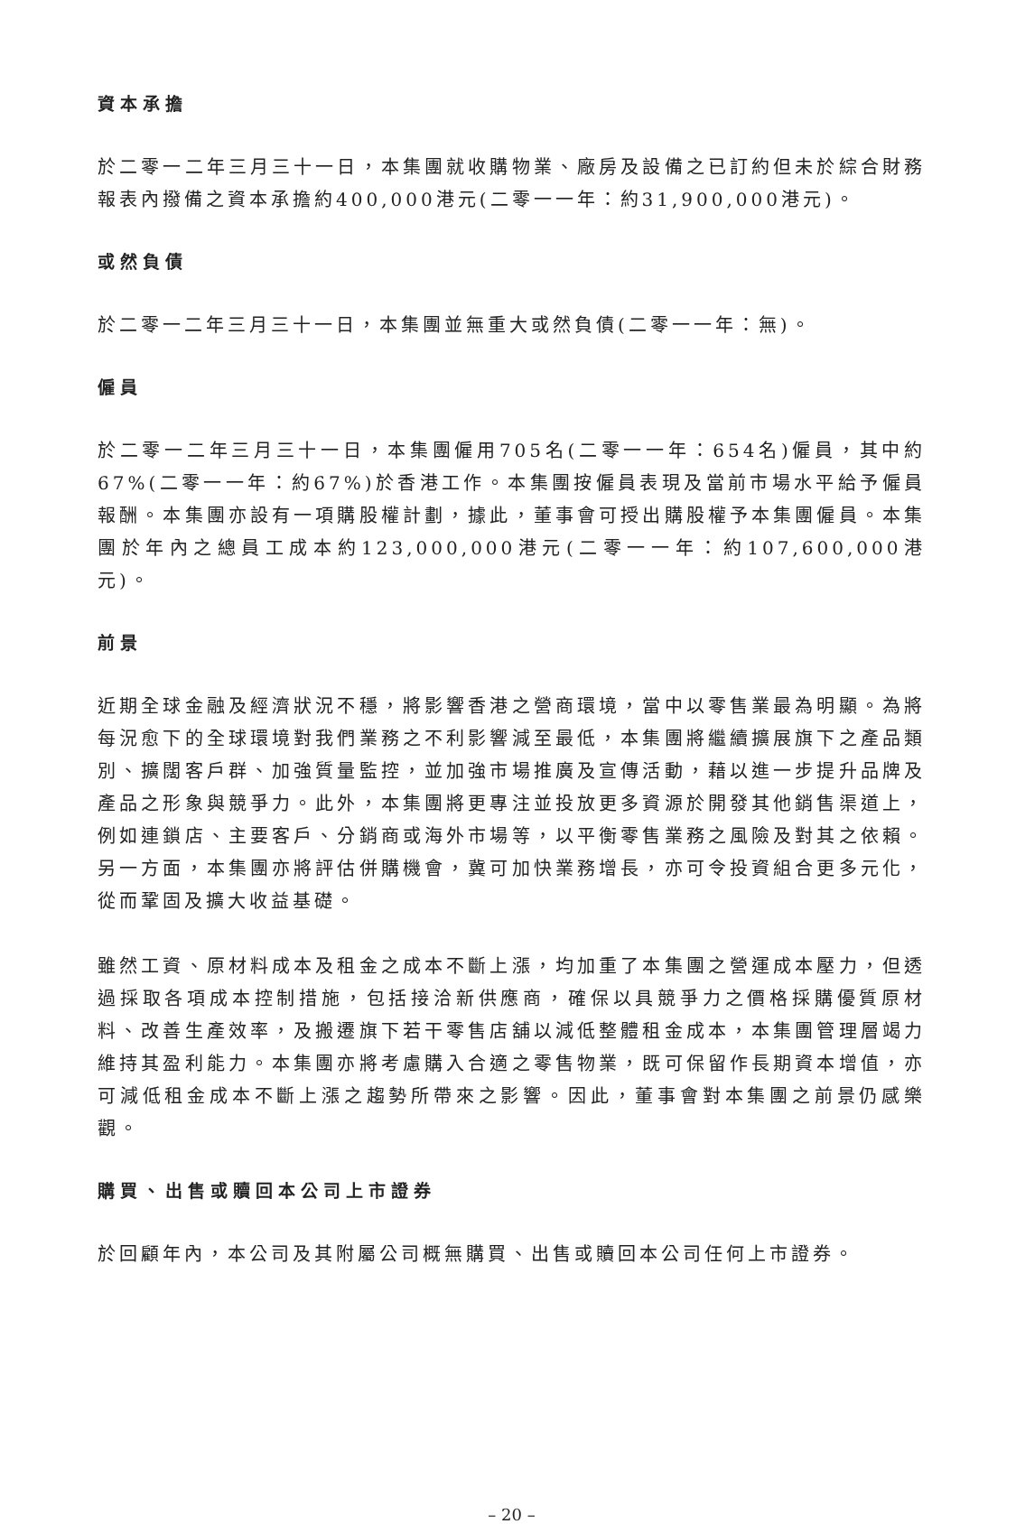資本承擔
於二零一二年三月三十一日，本集團就收購物業、廠房及設備之已訂約但未於綜合財務報表內撥備之資本承擔約400,000港元(二零一一年：約31,900,000港元)。
或然負債
於二零一二年三月三十一日，本集團並無重大或然負債(二零一一年：無)。
僱員
於二零一二年三月三十一日，本集團僱用705名(二零一一年：654名)僱員，其中約67%(二零一一年：約67%)於香港工作。本集團按僱員表現及當前市場水平給予僱員報酬。本集團亦設有一項購股權計劃，據此，董事會可授出購股權予本集團僱員。本集團於年內之總員工成本約123,000,000港元(二零一一年：約107,600,000港元)。
前景
近期全球金融及經濟狀況不穩，將影響香港之營商環境，當中以零售業最為明顯。為將每況愈下的全球環境對我們業務之不利影響減至最低，本集團將繼續擴展旗下之產品類別、擴闊客戶群、加強質量監控，並加強市場推廣及宣傳活動，藉以進一步提升品牌及產品之形象與競爭力。此外，本集團將更專注並投放更多資源於開發其他銷售渠道上，例如連鎖店、主要客戶、分銷商或海外市場等，以平衡零售業務之風險及對其之依賴。另一方面，本集團亦將評估併購機會，冀可加快業務增長，亦可令投資組合更多元化，從而鞏固及擴大收益基礎。
雖然工資、原材料成本及租金之成本不斷上漲，均加重了本集團之營運成本壓力，但透過採取各項成本控制措施，包括接洽新供應商，確保以具競爭力之價格採購優質原材料、改善生產效率，及搬遷旗下若干零售店舖以減低整體租金成本，本集團管理層竭力維持其盈利能力。本集團亦將考慮購入合適之零售物業，既可保留作長期資本增值，亦可減低租金成本不斷上漲之趨勢所帶來之影響。因此，董事會對本集團之前景仍感樂觀。
購買、出售或贖回本公司上市證券
於回顧年內，本公司及其附屬公司概無購買、出售或贖回本公司任何上市證券。
– 20 –